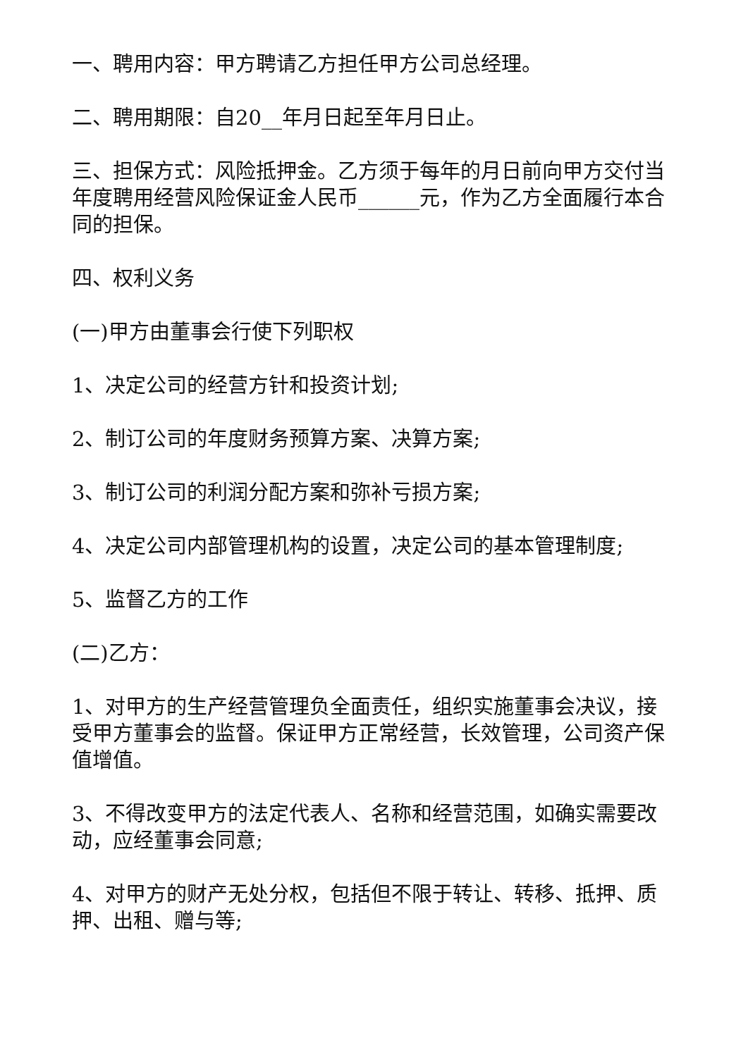一、聘用内容：甲方聘请乙方担任甲方公司总经理。
二、聘用期限：自20__年月日起至年月日止。
三、担保方式：风险抵押金。乙方须于每年的月日前向甲方交付当年度聘用经营风险保证金人民币______元，作为乙方全面履行本合同的担保。
四、权利义务
(一)甲方由董事会行使下列职权
1、决定公司的经营方针和投资计划;
2、制订公司的年度财务预算方案、决算方案;
3、制订公司的利润分配方案和弥补亏损方案;
4、决定公司内部管理机构的设置，决定公司的基本管理制度;
5、监督乙方的工作
(二)乙方：
1、对甲方的生产经营管理负全面责任，组织实施董事会决议，接受甲方董事会的监督。保证甲方正常经营，长效管理，公司资产保值增值。
3、不得改变甲方的法定代表人、名称和经营范围，如确实需要改动，应经董事会同意;
4、对甲方的财产无处分权，包括但不限于转让、转移、抵押、质押、出租、赠与等;